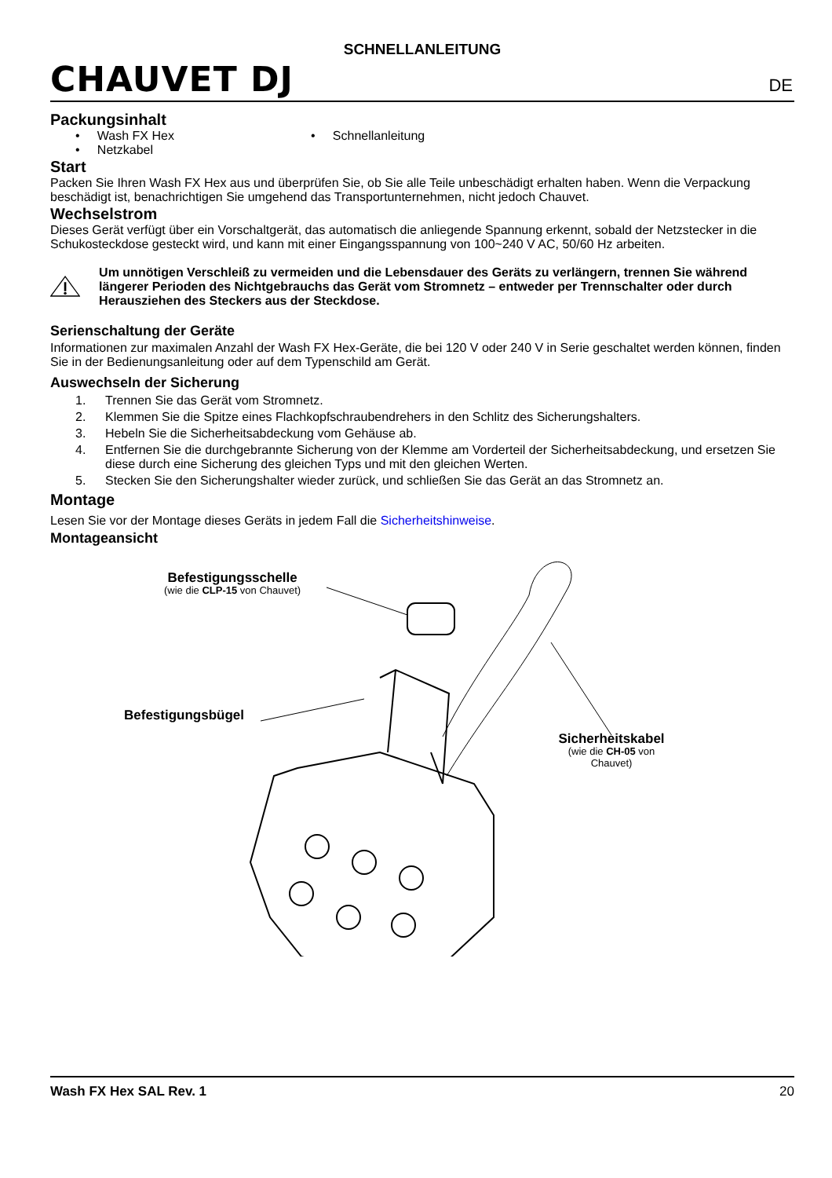CHAUVET DJ
SCHNELLANLEITUNG
DE
Packungsinhalt
• Wash FX Hex • Schnellanleitung
• Netzkabel
Start
Packen Sie Ihren Wash FX Hex aus und überprüfen Sie, ob Sie alle Teile unbeschädigt erhalten haben. Wenn die Verpackung beschädigt ist, benachrichtigen Sie umgehend das Transportunternehmen, nicht jedoch Chauvet.
Wechselstrom
Dieses Gerät verfügt über ein Vorschaltgerät, das automatisch die anliegende Spannung erkennt, sobald der Netzstecker in die Schukosteckdose gesteckt wird, und kann mit einer Eingangsspannung von 100~240 V AC, 50/60 Hz arbeiten.
Um unnötigen Verschleiß zu vermeiden und die Lebensdauer des Geräts zu verlängern, trennen Sie während längerer Perioden des Nichtgebrauchs das Gerät vom Stromnetz – entweder per Trennschalter oder durch Herausziehen des Steckers aus der Steckdose.
Serienschaltung der Geräte
Informationen zur maximalen Anzahl der Wash FX Hex-Geräte, die bei 120 V oder 240 V in Serie geschaltet werden können, finden Sie in der Bedienungsanleitung oder auf dem Typenschild am Gerät.
Auswechseln der Sicherung
1. Trennen Sie das Gerät vom Stromnetz.
2. Klemmen Sie die Spitze eines Flachkopfschraubendrehers in den Schlitz des Sicherungshalters.
3. Hebeln Sie die Sicherheitsabdeckung vom Gehäuse ab.
4. Entfernen Sie die durchgebrannte Sicherung von der Klemme am Vorderteil der Sicherheitsabdeckung, und ersetzen Sie diese durch eine Sicherung des gleichen Typs und mit den gleichen Werten.
5. Stecken Sie den Sicherungshalter wieder zurück, und schließen Sie das Gerät an das Stromnetz an.
Montage
Lesen Sie vor der Montage dieses Geräts in jedem Fall die Sicherheitshinweise.
Montageansicht
Befestigungsschelle
(wie die CLP-15 von Chauvet)
Befestigungsbügel
Sicherheitskabel
(wie die CH-05 von Chauvet)
Wash FX Hex SAL Rev. 1 20